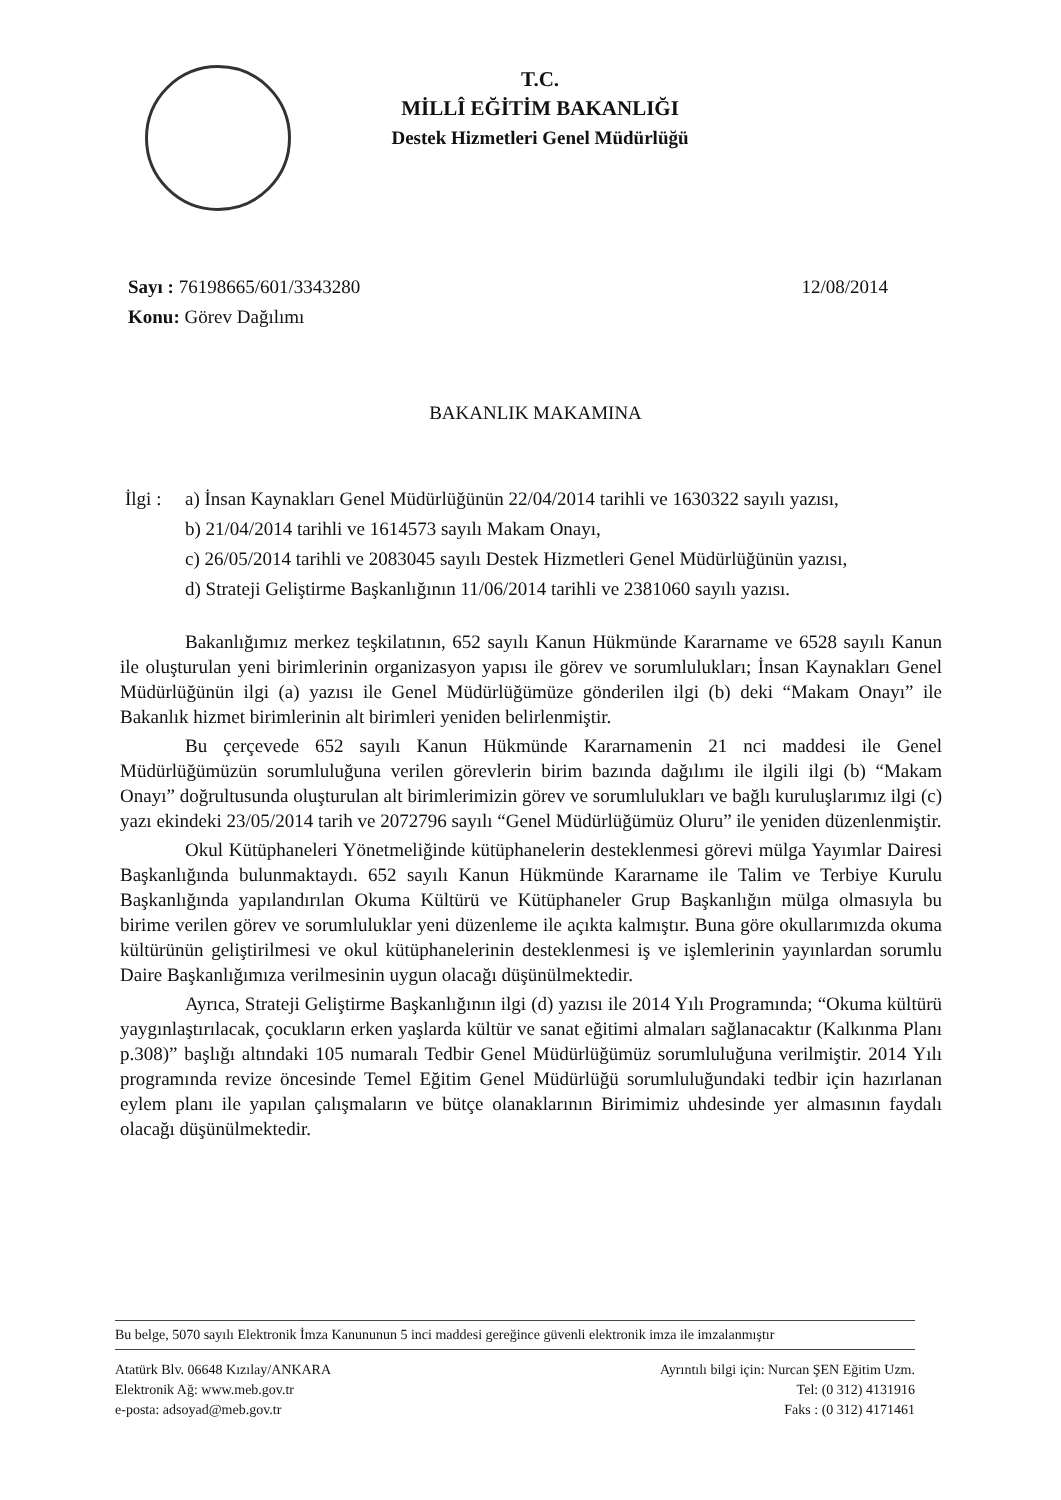T.C.
MİLLÎ EĞİTİM BAKANLIĞI
Destek Hizmetleri Genel Müdürlüğü
Sayı : 76198665/601/3343280
Konu: Görev Dağılımı
12/08/2014
BAKANLIK MAKAMINA
İlgi :
a) İnsan Kaynakları Genel Müdürlüğünün 22/04/2014 tarihli ve 1630322 sayılı yazısı,
b) 21/04/2014 tarihli ve 1614573 sayılı Makam Onayı,
c) 26/05/2014 tarihli ve 2083045 sayılı Destek Hizmetleri Genel Müdürlüğünün yazısı,
d) Strateji Geliştirme Başkanlığının 11/06/2014 tarihli ve 2381060 sayılı yazısı.
Bakanlığımız merkez teşkilatının, 652 sayılı Kanun Hükmünde Kararname ve 6528 sayılı Kanun ile oluşturulan yeni birimlerinin organizasyon yapısı ile görev ve sorumlulukları; İnsan Kaynakları Genel Müdürlüğünün ilgi (a) yazısı ile Genel Müdürlüğümüze gönderilen ilgi (b) deki “Makam Onayı” ile Bakanlık hizmet birimlerinin alt birimleri yeniden belirlenmiştir.
Bu çerçevede 652 sayılı Kanun Hükmünde Kararnamenin 21 nci maddesi ile Genel Müdürlüğümüzün sorumluluğuna verilen görevlerin birim bazında dağılımı ile ilgili ilgi (b) “Makam Onayı” doğrultusunda oluşturulan alt birimlerimizin görev ve sorumlulukları ve bağlı kuruluşlarımız ilgi (c) yazı ekindeki 23/05/2014 tarih ve 2072796 sayılı “Genel Müdürlüğümüz Oluru” ile yeniden düzenlenmiştir.
Okul Kütüphaneleri Yönetmeliğinde kütüphanelerin desteklenmesi görevi mülga Yayımlar Dairesi Başkanlığında bulunmaktaydı. 652 sayılı Kanun Hükmünde Kararname ile Talim ve Terbiye Kurulu Başkanlığında yapılandırılan Okuma Kültürü ve Kütüphaneler Grup Başkanlığın mülga olmasıyla bu birime verilen görev ve sorumluluklar yeni düzenleme ile açıkta kalmıştır. Buna göre okullarımızda okuma kültürünün geliştirilmesi ve okul kütüphanelerinin desteklenmesi iş ve işlemlerinin yayınlardan sorumlu Daire Başkanlığımıza verilmesinin uygun olacağı düşünülmektedir.
Ayrıca, Strateji Geliştirme Başkanlığının ilgi (d) yazısı ile 2014 Yılı Programında; “Okuma kültürü yaygınlaştırılacak, çocukların erken yaşlarda kültür ve sanat eğitimi almaları sağlanacaktır (Kalkınma Planı p.308)” başlığı altındaki 105 numaralı Tedbir Genel Müdürlüğümüz sorumluluğuna verilmiştir. 2014 Yılı programında revize öncesinde Temel Eğitim Genel Müdürlüğü sorumluluğundaki tedbir için hazırlanan eylem planı ile yapılan çalışmaların ve bütçe olanaklarının Birimimiz uhdesinde yer almasının faydalı olacağı düşünülmektedir.
Bu belge, 5070 sayılı Elektronik İmza Kanununun 5 inci maddesi gereğince güvenli elektronik imza ile imzalanmıştır
Atatürk Blv. 06648 Kızılay/ANKARA
Elektronik Ağ: www.meb.gov.tr
e-posta: adsoyad@meb.gov.tr
Ayrıntılı bilgi için: Nurcan ŞEN Eğitim Uzm.
Tel: (0 312) 4131916
Faks : (0 312) 4171461